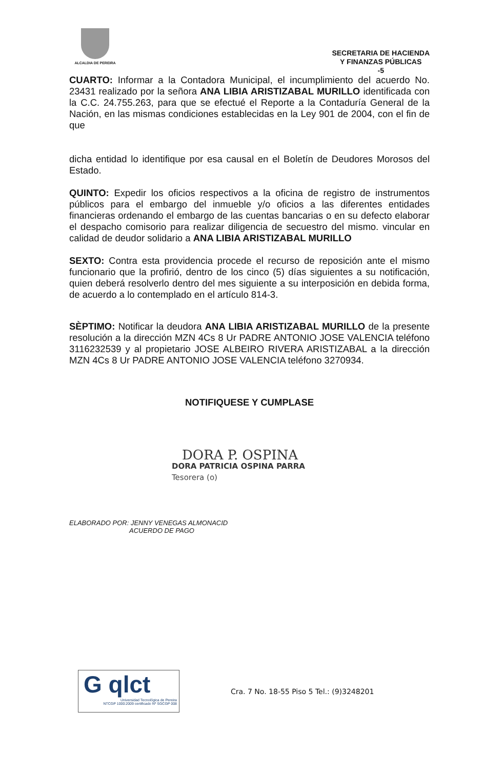ALCALDIA DE PEREIRA
SECRETARIA DE HACIENDA
Y FINANZAS PÚBLICAS
-5
CUARTO: Informar a la Contadora Municipal, el incumplimiento del acuerdo No. 23431 realizado por la señora ANA LIBIA ARISTIZABAL MURILLO identificada con la C.C. 24.755.263, para que se efectué el Reporte a la Contaduría General de la Nación, en las mismas condiciones establecidas en la Ley 901 de 2004, con el fin de que
dicha entidad lo identifique por esa causal en el Boletín de Deudores Morosos del Estado.
QUINTO: Expedir los oficios respectivos a la oficina de registro de instrumentos públicos para el embargo del inmueble y/o oficios a las diferentes entidades financieras ordenando el embargo de las cuentas bancarias o en su defecto elaborar el despacho comisorio para realizar diligencia de secuestro del mismo. vincular en calidad de deudor solidario a ANA LIBIA ARISTIZABAL MURILLO
SEXTO: Contra esta providencia procede el recurso de reposición ante el mismo funcionario que la profirió, dentro de los cinco (5) días siguientes a su notificación, quien deberá resolverlo dentro del mes siguiente a su interposición en debida forma, de acuerdo a lo contemplado en el artículo 814-3.
SÈPTIMO: Notificar la deudora ANA LIBIA ARISTIZABAL MURILLO de la presente resolución a la dirección MZN 4Cs 8 Ur PADRE ANTONIO JOSE VALENCIA teléfono 3116232539 y al propietario JOSE ALBEIRO RIVERA ARISTIZABAL a la dirección MZN 4Cs 8 Ur PADRE ANTONIO JOSE VALENCIA teléfono 3270934.
NOTIFIQUESE Y CUMPLASE
DORA P. OSPINA
DORA PATRICIA OSPINA PARRA
Tesorera (o)
ELABORADO POR: JENNY VENEGAS ALMONACID
ACUERDO DE PAGO
G qlct
Universidad Tecnológica de Pereira
NTCGP 1000:2009 certificado Nº SGCGP 008
Cra. 7 No. 18-55 Piso 5 Tel.: (9)3248201